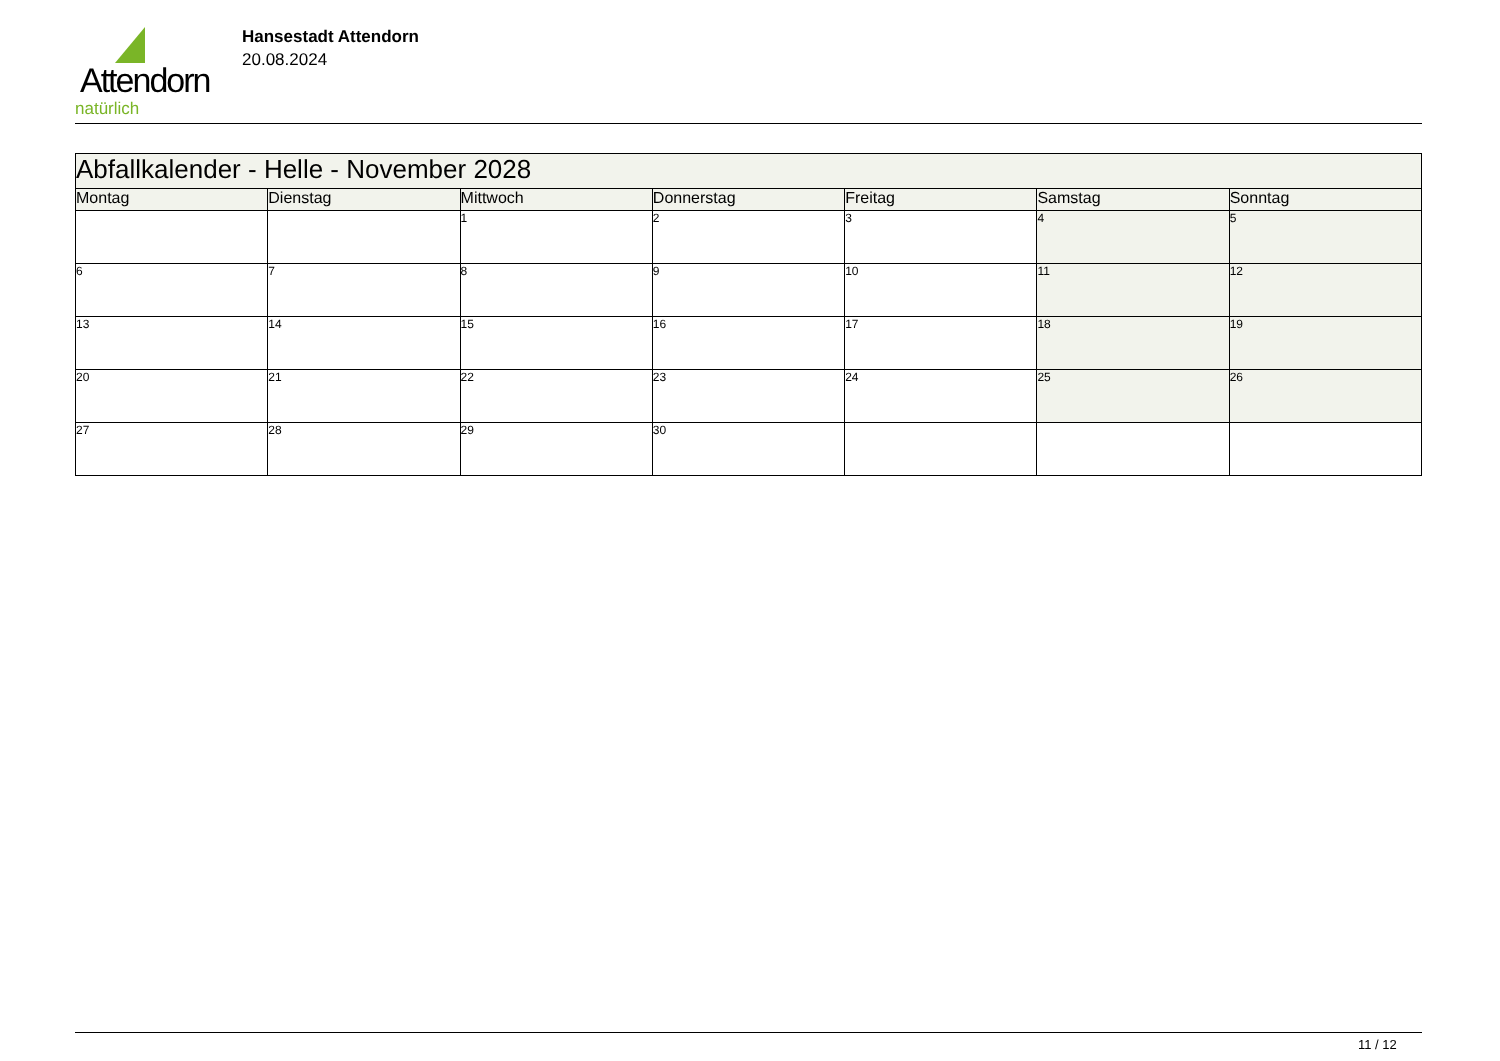Attendorn
natürlich
Hansestadt Attendorn
20.08.2024
| Abfallkalender - Helle - November 2028 | | | | | | |
| Montag | Dienstag | Mittwoch | Donnerstag | Freitag | Samstag | Sonntag |
| | | 1 | 2 | 3 | 4 | 5 |
| 6 | 7 | 8 | 9 | 10 | 11 | 12 |
| 13 | 14 | 15 | 16 | 17 | 18 | 19 |
| 20 | 21 | 22 | 23 | 24 | 25 | 26 |
| 27 | 28 | 29 | 30 | | | |
11 / 12